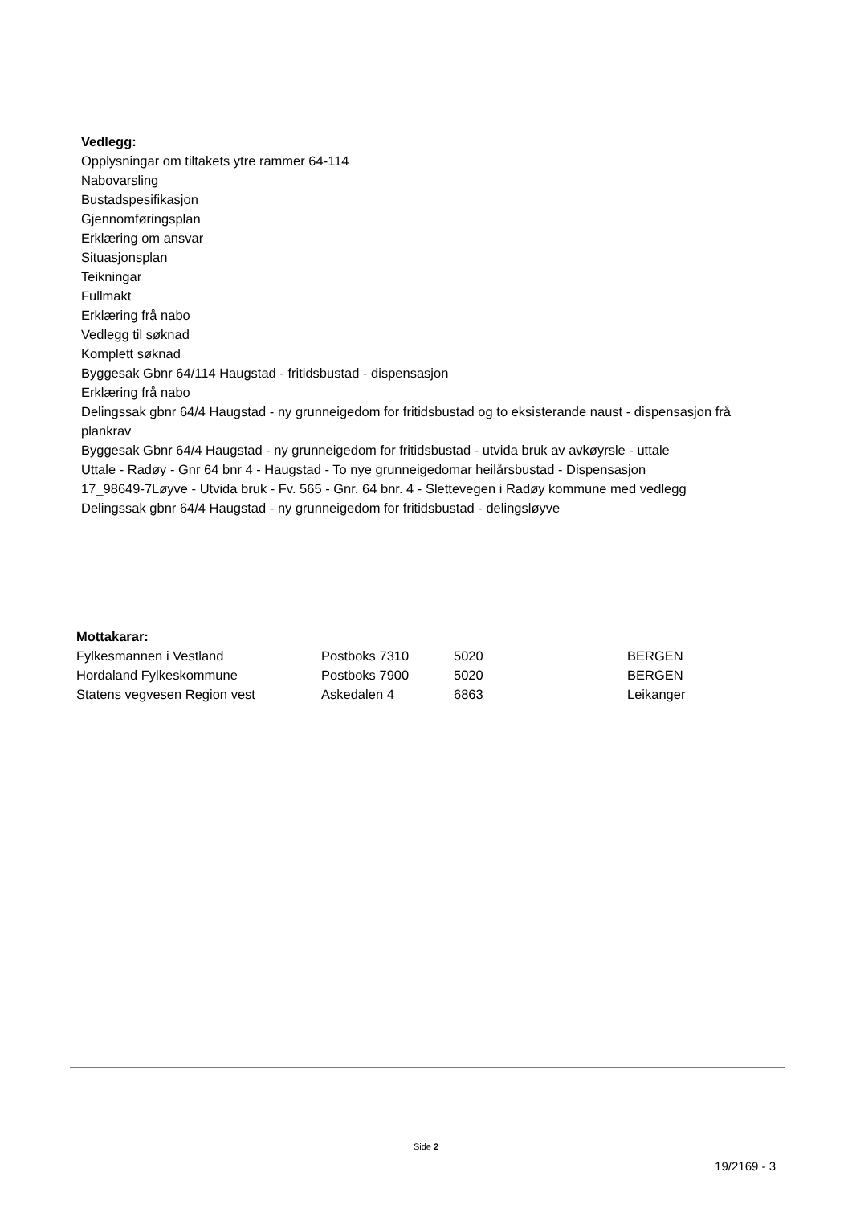Vedlegg:
Opplysningar om tiltakets ytre rammer 64-114
Nabovarsling
Bustadspesifikasjon
Gjennomføringsplan
Erklæring om ansvar
Situasjonsplan
Teikningar
Fullmakt
Erklæring frå nabo
Vedlegg til søknad
Komplett søknad
Byggesak Gbnr 64/114 Haugstad - fritidsbustad - dispensasjon
Erklæring frå nabo
Delingssak gbnr 64/4 Haugstad - ny grunneigedom for fritidsbustad og to eksisterande naust - dispensasjon frå plankrav
Byggesak Gbnr 64/4 Haugstad - ny grunneigedom for fritidsbustad - utvida bruk av avkøyrsle - uttale
Uttale - Radøy - Gnr 64 bnr 4 - Haugstad - To nye grunneigedomar heilårsbustad - Dispensasjon
17_98649-7Løyve - Utvida bruk - Fv. 565 - Gnr. 64 bnr. 4 - Slettevegen i Radøy kommune med vedlegg
Delingssak gbnr 64/4 Haugstad - ny grunneigedom for fritidsbustad - delingsløyve
| Mottakarar: | | | |
| --- | --- | --- | --- |
| Fylkesmannen i Vestland | Postboks 7310 | 5020 | BERGEN |
| Hordaland Fylkeskommune | Postboks 7900 | 5020 | BERGEN |
| Statens vegvesen Region vest | Askedalen 4 | 6863 | Leikanger |
Side 2
19/2169 - 3